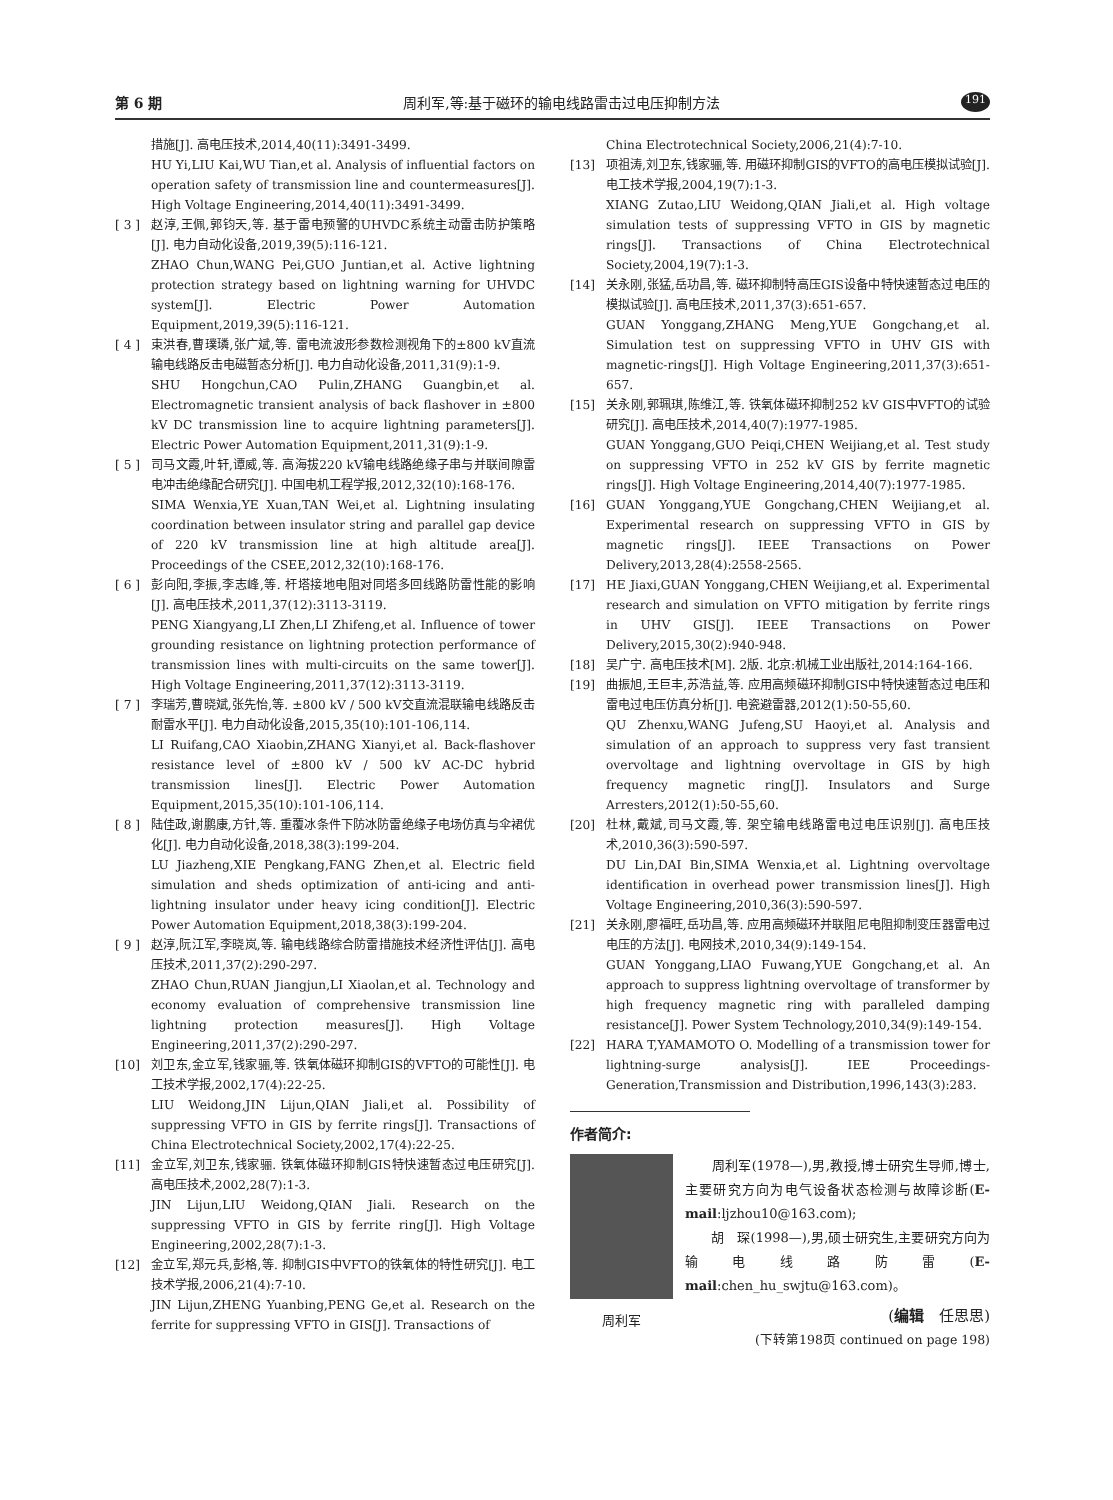第 6 期 周利军,等:基于磁环的输电线路雷击过电压抑制方法 191
措施[J]. 高电压技术,2014,40(11):3491-3499.
HU Yi,LIU Kai,WU Tian,et al. Analysis of influential factors on operation safety of transmission line and countermeasures[J]. High Voltage Engineering,2014,40(11):3491-3499.
[ 3 ]
赵淳,王佩,郭钧天,等. 基于雷电预警的UHVDC系统主动雷击防护策略[J]. 电力自动化设备,2019,39(5):116-121.
ZHAO Chun,WANG Pei,GUO Juntian,et al. Active lightning protection strategy based on lightning warning for UHVDC system[J]. Electric Power Automation Equipment,2019,39(5):116-121.
[ 4 ]
束洪春,曹璞璘,张广斌,等. 雷电流波形参数检测视角下的±800 kV直流输电线路反击电磁暂态分析[J]. 电力自动化设备,2011,31(9):1-9.
SHU Hongchun,CAO Pulin,ZHANG Guangbin,et al. Electromagnetic transient analysis of back flashover in ±800 kV DC transmission line to acquire lightning parameters[J]. Electric Power Automation Equipment,2011,31(9):1-9.
[ 5 ]
司马文霞,叶轩,谭威,等. 高海拔220 kV输电线路绝缘子串与并联间隙雷电冲击绝缘配合研究[J]. 中国电机工程学报,2012,32(10):168-176.
SIMA Wenxia,YE Xuan,TAN Wei,et al. Lightning insulating coordination between insulator string and parallel gap device of 220 kV transmission line at high altitude area[J]. Proceedings of the CSEE,2012,32(10):168-176.
[ 6 ]
彭向阳,李振,李志峰,等. 杆塔接地电阻对同塔多回线路防雷性能的影响[J]. 高电压技术,2011,37(12):3113-3119.
PENG Xiangyang,LI Zhen,LI Zhifeng,et al. Influence of tower grounding resistance on lightning protection performance of transmission lines with multi-circuits on the same tower[J]. High Voltage Engineering,2011,37(12):3113-3119.
[ 7 ]
李瑞芳,曹晓斌,张先怡,等. ±800 kV / 500 kV交直流混联输电线路反击耐雷水平[J]. 电力自动化设备,2015,35(10):101-106,114.
LI Ruifang,CAO Xiaobin,ZHANG Xianyi,et al. Back-flashover resistance level of ±800 kV / 500 kV AC-DC hybrid transmission lines[J]. Electric Power Automation Equipment,2015,35(10):101-106,114.
[ 8 ]
陆佳政,谢鹏康,方针,等. 重覆冰条件下防冰防雷绝缘子电场仿真与伞裙优化[J]. 电力自动化设备,2018,38(3):199-204.
LU Jiazheng,XIE Pengkang,FANG Zhen,et al. Electric field simulation and sheds optimization of anti-icing and anti-lightning insulator under heavy icing condition[J]. Electric Power Automation Equipment,2018,38(3):199-204.
[ 9 ]
赵淳,阮江军,李晓岚,等. 输电线路综合防雷措施技术经济性评估[J]. 高电压技术,2011,37(2):290-297.
ZHAO Chun,RUAN Jiangjun,LI Xiaolan,et al. Technology and economy evaluation of comprehensive transmission line lightning protection measures[J]. High Voltage Engineering,2011,37(2):290-297.
[10] 刘卫东,金立军,钱家骊,等. 铁氧体磁环抑制GIS的VFTO的可能性[J]. 电工技术学报,2002,17(4):22-25.
LIU Weidong,JIN Lijun,QIAN Jiali,et al. Possibility of suppressing VFTO in GIS by ferrite rings[J]. Transactions of China Electrotechnical Society,2002,17(4):22-25.
[11] 金立军,刘卫东,钱家骊. 铁氧体磁环抑制GIS特快速暂态过电压研究[J]. 高电压技术,2002,28(7):1-3.
JIN Lijun,LIU Weidong,QIAN Jiali. Research on the suppressing VFTO in GIS by ferrite ring[J]. High Voltage Engineering,2002,28(7):1-3.
[12] 金立军,郑元兵,彭格,等. 抑制GIS中VFTO的铁氧体的特性研究[J]. 电工技术学报,2006,21(4):7-10.
JIN Lijun,ZHENG Yuanbing,PENG Ge,et al. Research on the ferrite for suppressing VFTO in GIS[J]. Transactions of
China Electrotechnical Society,2006,21(4):7-10.
[13] 项祖涛,刘卫东,钱家骊,等. 用磁环抑制GIS的VFTO的高电压模拟试验[J]. 电工技术学报,2004,19(7):1-3.
XIANG Zutao,LIU Weidong,QIAN Jiali,et al. High voltage simulation tests of suppressing VFTO in GIS by magnetic rings[J]. Transactions of China Electrotechnical Society,2004,19(7):1-3.
[14] 关永刚,张猛,岳功昌,等. 磁环抑制特高压GIS设备中特快速暂态过电压的模拟试验[J]. 高电压技术,2011,37(3):651-657.
GUAN Yonggang,ZHANG Meng,YUE Gongchang,et al. Simulation test on suppressing VFTO in UHV GIS with magnetic-rings[J]. High Voltage Engineering,2011,37(3):651-657.
[15] 关永刚,郭珮琪,陈维江,等. 铁氧体磁环抑制252 kV GIS中VFTO的试验研究[J]. 高电压技术,2014,40(7):1977-1985.
GUAN Yonggang,GUO Peiqi,CHEN Weijiang,et al. Test study on suppressing VFTO in 252 kV GIS by ferrite magnetic rings[J]. High Voltage Engineering,2014,40(7):1977-1985.
[16] GUAN Yonggang,YUE Gongchang,CHEN Weijiang,et al. Experimental research on suppressing VFTO in GIS by magnetic rings[J]. IEEE Transactions on Power Delivery,2013,28(4):2558-2565.
[17] HE Jiaxi,GUAN Yonggang,CHEN Weijiang,et al. Experimental research and simulation on VFTO mitigation by ferrite rings in UHV GIS[J]. IEEE Transactions on Power Delivery,2015,30(2):940-948.
[18] 吴广宁. 高电压技术[M]. 2版. 北京:机械工业出版社,2014:164-166.
[19] 曲振旭,王巨丰,苏浩益,等. 应用高频磁环抑制GIS中特快速暂态过电压和雷电过电压仿真分析[J]. 电瓷避雷器,2012(1):50-55,60.
QU Zhenxu,WANG Jufeng,SU Haoyi,et al. Analysis and simulation of an approach to suppress very fast transient overvoltage and lightning overvoltage in GIS by high frequency magnetic ring[J]. Insulators and Surge Arresters,2012(1):50-55,60.
[20] 杜林,戴斌,司马文霞,等. 架空输电线路雷电过电压识别[J]. 高电压技术,2010,36(3):590-597.
DU Lin,DAI Bin,SIMA Wenxia,et al. Lightning overvoltage identification in overhead power transmission lines[J]. High Voltage Engineering,2010,36(3):590-597.
[21] 关永刚,廖福旺,岳功昌,等. 应用高频磁环并联阻尼电阻抑制变压器雷电过电压的方法[J]. 电网技术,2010,34(9):149-154.
GUAN Yonggang,LIAO Fuwang,YUE Gongchang,et al. An approach to suppress lightning overvoltage of transformer by high frequency magnetic ring with paralleled damping resistance[J]. Power System Technology,2010,34(9):149-154.
[22] HARA T,YAMAMOTO O. Modelling of a transmission tower for lightning-surge analysis[J]. IEE Proceedings-Generation,Transmission and Distribution,1996,143(3):283.
作者简介:
周利军
　　周利军(1978—),男,教授,博士研究生导师,博士,主要研究方向为电气设备状态检测与故障诊断(E-mail:ljzhou10@163.com);
　　胡　琛(1998—),男,硕士研究生,主要研究方向为输电线路防雷(E-mail:chen_hu_swjtu@163.com)。
(编辑　任思思)
(下转第198页 continued on page 198)